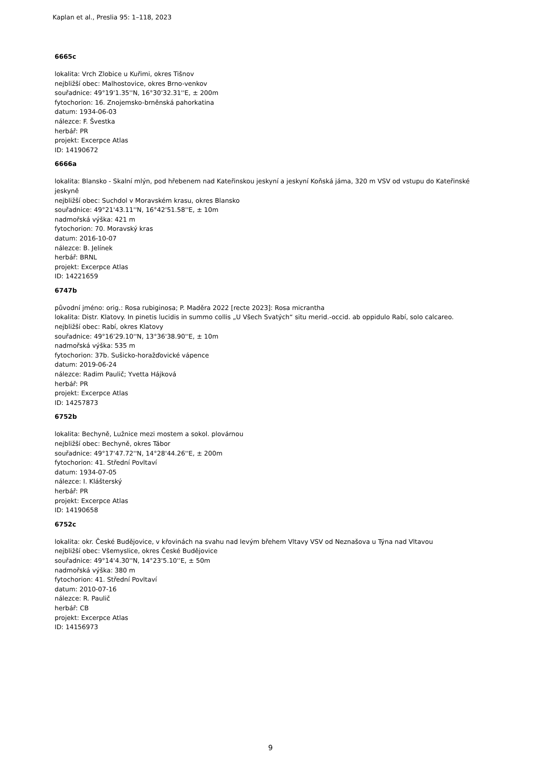Kaplan et al., Preslia 95: 1–118, 2023
6665c
lokalita: Vrch Zlobice u Kuřimi, okres Tišnov
nejbližší obec: Malhostovice, okres Brno-venkov
souřadnice: 49°19'1.35''N, 16°30'32.31''E, ± 200m
fytochorion: 16. Znojemsko-brněnská pahorkatina
datum: 1934-06-03
nálezce: F. Švestka
herbář: PR
projekt: Excerpce Atlas
ID: 14190672
6666a
lokalita: Blansko - Skalní mlýn, pod hřebenem nad Kateřinskou jeskyní a jeskyní Koňská jáma, 320 m VSV od vstupu do Kateřinské jeskyně
nejbližší obec: Suchdol v Moravském krasu, okres Blansko
souřadnice: 49°21'43.11''N, 16°42'51.58''E, ± 10m
nadmořská výška: 421 m
fytochorion: 70. Moravský kras
datum: 2016-10-07
nálezce: B. Jelínek
herbář: BRNL
projekt: Excerpce Atlas
ID: 14221659
6747b
původní jméno: orig.: Rosa rubiginosa; P. Maděra 2022 [recte 2023]: Rosa micrantha
lokalita: Distr. Klatovy. In pinetis lucidis in summo collis „U Všech Svatých“ situ merid.-occid. ab oppidulo Rabí, solo calcareo.
nejbližší obec: Rabí, okres Klatovy
souřadnice: 49°16'29.10''N, 13°36'38.90''E, ± 10m
nadmořská výška: 535 m
fytochorion: 37b. Sušicko-horažďovické vápence
datum: 2019-06-24
nálezce: Radim Paulič; Yvetta Hájková
herbář: PR
projekt: Excerpce Atlas
ID: 14257873
6752b
lokalita: Bechyně, Lužnice mezi mostem a sokol. plovárnou
nejbližší obec: Bechyně, okres Tábor
souřadnice: 49°17'47.72''N, 14°28'44.26''E, ± 200m
fytochorion: 41. Střední Povltaví
datum: 1934-07-05
nálezce: I. Klášterský
herbář: PR
projekt: Excerpce Atlas
ID: 14190658
6752c
lokalita: okr. České Budějovice, v křovinách na svahu nad levým břehem Vltavy VSV od Neznašova u Týna nad Vltavou
nejbližší obec: Všemyslice, okres České Budějovice
souřadnice: 49°14'4.30''N, 14°23'5.10''E, ± 50m
nadmořská výška: 380 m
fytochorion: 41. Střední Povltaví
datum: 2010-07-16
nálezce: R. Paulič
herbář: CB
projekt: Excerpce Atlas
ID: 14156973
9